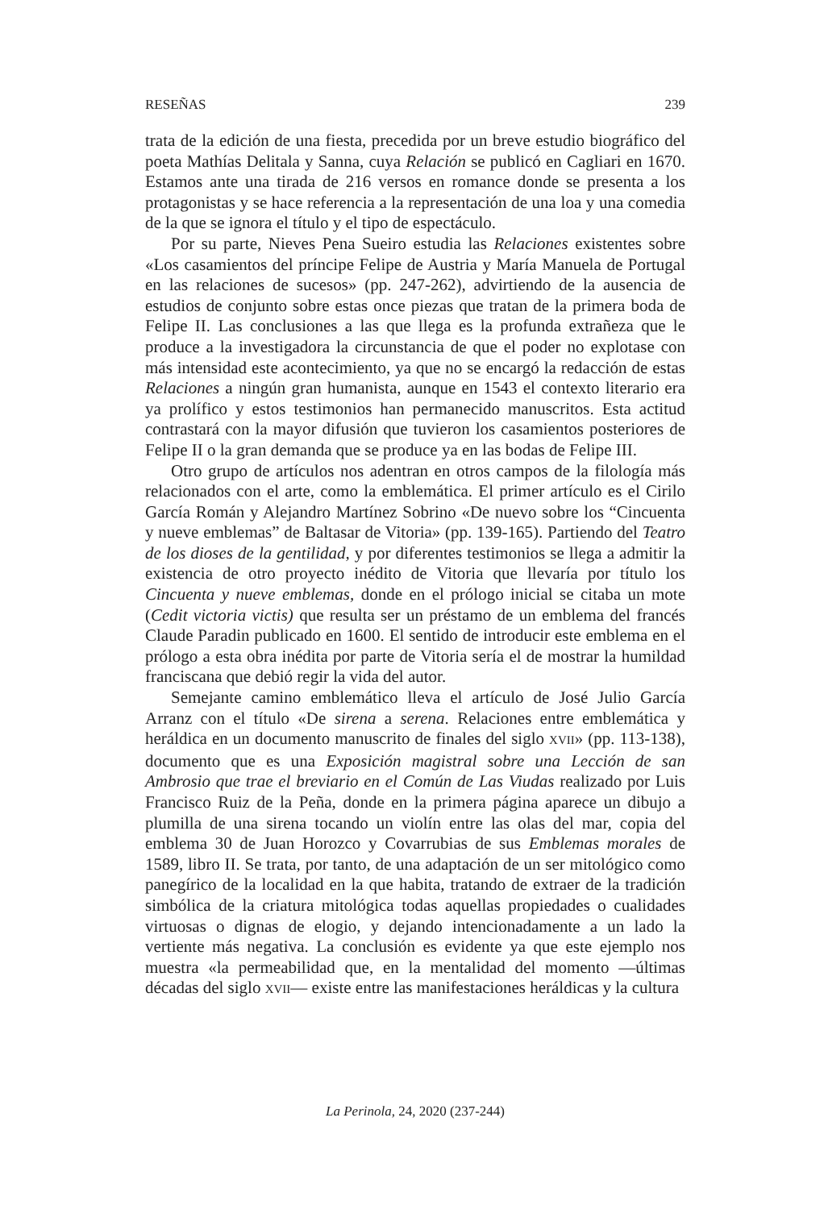RESEÑAS 239
trata de la edición de una fiesta, precedida por un breve estudio biográfico del poeta Mathías Delitala y Sanna, cuya Relación se publicó en Cagliari en 1670. Estamos ante una tirada de 216 versos en romance donde se presenta a los protagonistas y se hace referencia a la representación de una loa y una comedia de la que se ignora el título y el tipo de espectáculo.
Por su parte, Nieves Pena Sueiro estudia las Relaciones existentes sobre «Los casamientos del príncipe Felipe de Austria y María Manuela de Portugal en las relaciones de sucesos» (pp. 247-262), advirtiendo de la ausencia de estudios de conjunto sobre estas once piezas que tratan de la primera boda de Felipe II. Las conclusiones a las que llega es la profunda extrañeza que le produce a la investigadora la circunstancia de que el poder no explotase con más intensidad este acontecimiento, ya que no se encargó la redacción de estas Relaciones a ningún gran humanista, aunque en 1543 el contexto literario era ya prolífico y estos testimonios han permanecido manuscritos. Esta actitud contrastará con la mayor difusión que tuvieron los casamientos posteriores de Felipe II o la gran demanda que se produce ya en las bodas de Felipe III.
Otro grupo de artículos nos adentran en otros campos de la filología más relacionados con el arte, como la emblemática. El primer artículo es el Cirilo García Román y Alejandro Martínez Sobrino «De nuevo sobre los “Cincuenta y nueve emblemas” de Baltasar de Vitoria» (pp. 139-165). Partiendo del Teatro de los dioses de la gentilidad, y por diferentes testimonios se llega a admitir la existencia de otro proyecto inédito de Vitoria que llevaría por título los Cincuenta y nueve emblemas, donde en el prólogo inicial se citaba un mote (Cedit victoria victis) que resulta ser un préstamo de un emblema del francés Claude Paradin publicado en 1600. El sentido de introducir este emblema en el prólogo a esta obra inédita por parte de Vitoria sería el de mostrar la humildad franciscana que debió regir la vida del autor.
Semejante camino emblemático lleva el artículo de José Julio García Arranz con el título «De sirena a serena. Relaciones entre emblemática y heráldica en un documento manuscrito de finales del siglo XVII» (pp. 113-138), documento que es una Exposición magistral sobre una Lección de san Ambrosio que trae el breviario en el Común de Las Viudas realizado por Luis Francisco Ruiz de la Peña, donde en la primera página aparece un dibujo a plumilla de una sirena tocando un violín entre las olas del mar, copia del emblema 30 de Juan Horozco y Covarrubias de sus Emblemas morales de 1589, libro II. Se trata, por tanto, de una adaptación de un ser mitológico como panegírico de la localidad en la que habita, tratando de extraer de la tradición simbólica de la criatura mitológica todas aquellas propiedades o cualidades virtuosas o dignas de elogio, y dejando intencionadamente a un lado la vertiente más negativa. La conclusión es evidente ya que este ejemplo nos muestra «la permeabilidad que, en la mentalidad del momento —últimas décadas del siglo XVII— existe entre las manifestaciones heráldicas y la cultura
La Perinola, 24, 2020 (237-244)